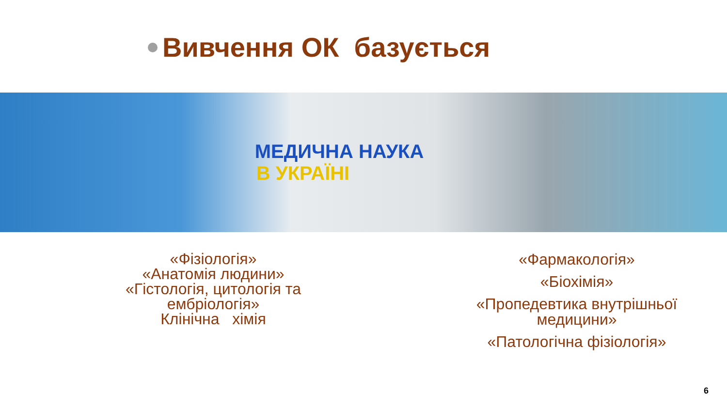Вивчення ОК базується
МЕДИЧНА НАУКА
В УКРАЇНІ
«Фізіологія»
«Анатомія людини»
«Гістологія, цитологія та
ембріологія»
Клінічна хімія
«Фармакологія»
«Біохімія»
«Пропедевтика внутрішньої
медицини»
«Патологічна фізіологія»
6